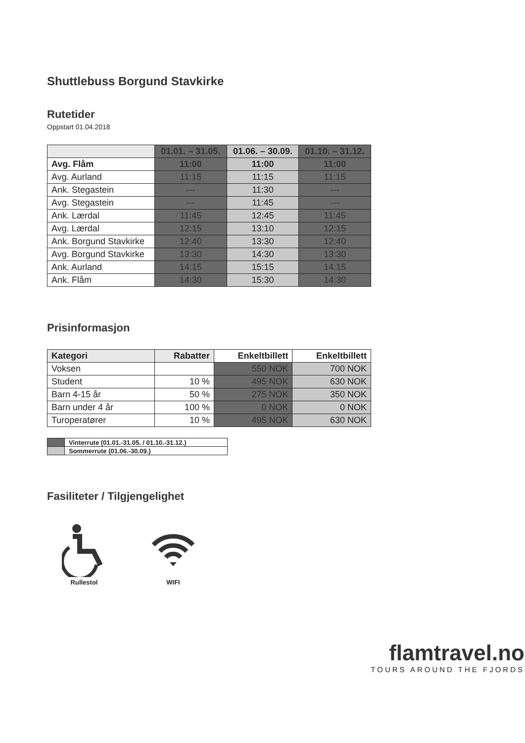Shuttlebuss Borgund Stavkirke
Rutetider
Oppstart 01.04.2018
| | 01.01. – 31.05. | 01.06. – 30.09. | 01.10. – 31.12. |
| --- | --- | --- | --- |
| Avg. Flåm | 11:00 | 11:00 | 11:00 |
| Avg. Aurland | 11:15 | 11:15 | 11:15 |
| Ank. Stegastein | --- | 11:30 | --- |
| Avg. Stegastein | --- | 11:45 | --- |
| Ank. Lærdal | 11:45 | 12:45 | 11:45 |
| Avg. Lærdal | 12:15 | 13:10 | 12:15 |
| Ank. Borgund Stavkirke | 12:40 | 13:30 | 12:40 |
| Avg. Borgund Stavkirke | 13:30 | 14:30 | 13:30 |
| Ank. Aurland | 14:15 | 15:15 | 14:15 |
| Ank. Flåm | 14:30 | 15:30 | 14:30 |
Prisinformasjon
| Kategori | Rabatter | Enkeltbillett | Enkeltbillett |
| --- | --- | --- | --- |
| Voksen | | 550 NOK | 700 NOK |
| Student | 10 % | 495 NOK | 630 NOK |
| Barn 4-15 år | 50 % | 275 NOK | 350 NOK |
| Barn under 4 år | 100 % | 0 NOK | 0 NOK |
| Turoperatører | 10 % | 495 NOK | 630 NOK |
| | Vinterrute (01.01.-31.05. / 01.10.-31.12.) |
| | Sommerrute (01.06.-30.09.) |
Fasiliteter / Tilgjengelighet
Rullestol WIFI
flamtravel.no
TOURS AROUND THE FJORDS